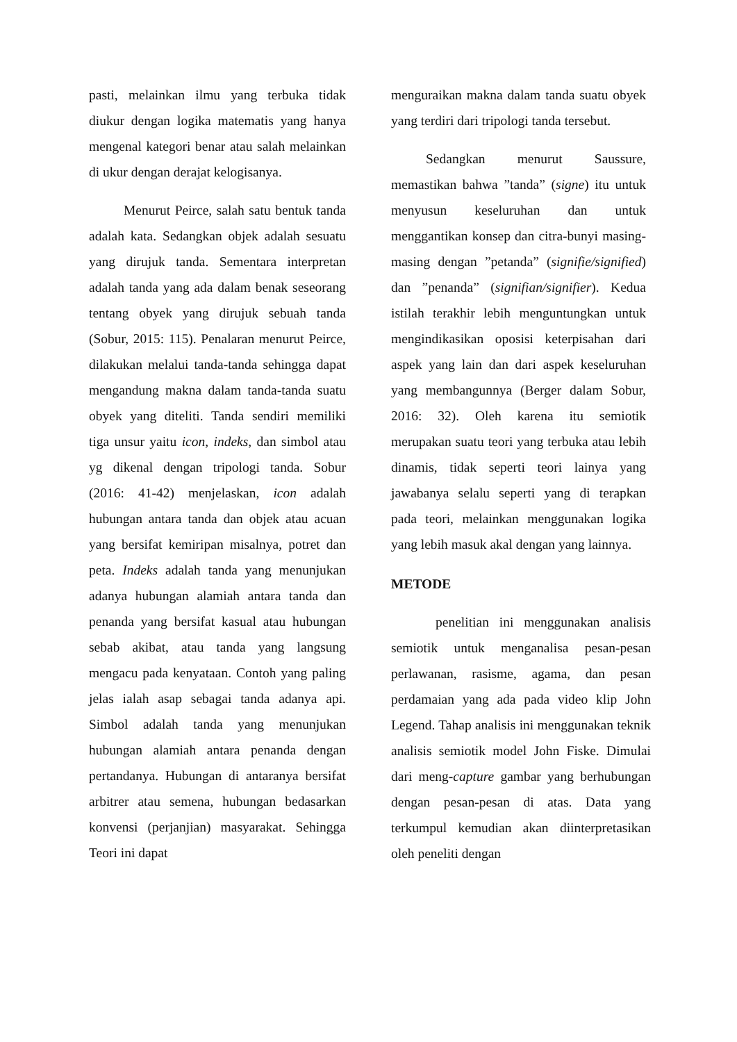pasti, melainkan ilmu yang terbuka tidak diukur dengan logika matematis yang hanya mengenal kategori benar atau salah melainkan di ukur dengan derajat kelogisanya.
Menurut Peirce, salah satu bentuk tanda adalah kata. Sedangkan objek adalah sesuatu yang dirujuk tanda. Sementara interpretan adalah tanda yang ada dalam benak seseorang tentang obyek yang dirujuk sebuah tanda (Sobur, 2015: 115). Penalaran menurut Peirce, dilakukan melalui tanda-tanda sehingga dapat mengandung makna dalam tanda-tanda suatu obyek yang diteliti. Tanda sendiri memiliki tiga unsur yaitu icon, indeks, dan simbol atau yg dikenal dengan tripologi tanda. Sobur (2016: 41-42) menjelaskan, icon adalah hubungan antara tanda dan objek atau acuan yang bersifat kemiripan misalnya, potret dan peta. Indeks adalah tanda yang menunjukan adanya hubungan alamiah antara tanda dan penanda yang bersifat kasual atau hubungan sebab akibat, atau tanda yang langsung mengacu pada kenyataan. Contoh yang paling jelas ialah asap sebagai tanda adanya api. Simbol adalah tanda yang menunjukan hubungan alamiah antara penanda dengan pertandanya. Hubungan di antaranya bersifat arbitrer atau semena, hubungan bedasarkan konvensi (perjanjian) masyarakat. Sehingga Teori ini dapat
menguraikan makna dalam tanda suatu obyek yang terdiri dari tripologi tanda tersebut.
Sedangkan menurut Saussure, memastikan bahwa ”tanda” (signe) itu untuk menyusun keseluruhan dan untuk menggantikan konsep dan citra-bunyi masing-masing dengan ”petanda” (signifie/signified) dan ”penanda” (signifian/signifier). Kedua istilah terakhir lebih menguntungkan untuk mengindikasikan oposisi keterpisahan dari aspek yang lain dan dari aspek keseluruhan yang membangunnya (Berger dalam Sobur, 2016: 32). Oleh karena itu semiotik merupakan suatu teori yang terbuka atau lebih dinamis, tidak seperti teori lainya yang jawabanya selalu seperti yang di terapkan pada teori, melainkan menggunakan logika yang lebih masuk akal dengan yang lainnya.
METODE
penelitian ini menggunakan analisis semiotik untuk menganalisa pesan-pesan perlawanan, rasisme, agama, dan pesan perdamaian yang ada pada video klip John Legend. Tahap analisis ini menggunakan teknik analisis semiotik model John Fiske. Dimulai dari meng-capture gambar yang berhubungan dengan pesan-pesan di atas. Data yang terkumpul kemudian akan diinterpretasikan oleh peneliti dengan